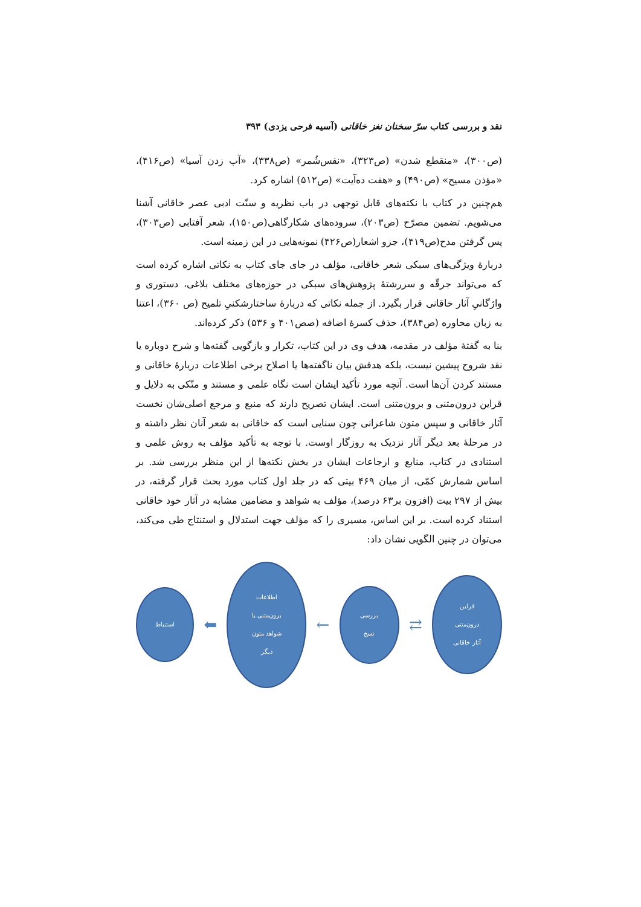نقد و بررسی کتاب سرّ سخنان نغز خاقانی (آسیه فرحی یزدی) ۳۹۳
(ص۳۰۰)، «منقطع شدن» (ص۳۲۳)، «نفس‌شُمر» (ص۳۳۸)، «آب زدن آسیا» (ص۴۱۶)، «مؤذن مسیح» (ص۴۹۰) و «هفت ده‌آیت» (ص۵۱۲) اشاره کرد.
هم‌چنین در کتاب با نکته‌های قابل توجهی در باب نظریه و سنّت ادبی عصر خاقانی آشنا می‌شویم. تضمین مصرّح (ص۲۰۳)، سروده‌های شکارگاهی(ص۱۵۰)، شعر آفتابی (ص۳۰۳)، پس گرفتن مدح(ص۴۱۹)، جزو اشعار(ص۴۲۶) نمونه‌هایی در این زمینه است.
دربارهٔ ویژگی‌های سبکی شعر خاقانی، مؤلف در جای جای کتاب به نکاتی اشاره کرده است که می‌تواند جرقّه و سررشتهٔ پژوهش‌های سبکی در حوزه‌های مختلف بلاغی، دستوری و واژگانیِ آثار خاقانی قرار بگیرد. از جمله نکاتی که دربارهٔ ساختارشکنیِ تلمیح (ص ۳۶۰)، اعتنا به زبان محاوره (ص۳۸۴)، حذف کسرهٔ اضافه (صص۴۰۱ و ۵۳۶) ذکر کرده‌اند.
بنا به گفتهٔ مؤلف در مقدمه، هدف وی در این کتاب، تکرار و بازگویی گفته‌ها و شرح دوباره یا نقد شروح پیشین نیست، بلکه هدفش بیان ناگفته‌ها یا اصلاح برخی اطلاعات دربارهٔ خاقانی و مستند کردن آن‌ها است. آنچه مورد تأکید ایشان است نگاه علمی و مستند و متّکی به دلایل و قراین درون‌متنی و برون‌متنی است. ایشان تصریح دارند که منبع و مرجع اصلی‌شان نخست آثار خاقانی و سپس متون شاعرانی چون سنایی است که خاقانی به شعر آنان نظر داشته و در مرحلهٔ بعد دیگر آثار نزدیک به روزگار اوست. با توجه به تأکید مؤلف به روش علمی و استنادی در کتاب، منابع و ارجاعات ایشان در بخش نکته‌ها از این منظر بررسی شد. بر اساس شمارش کمّی، از میان ۴۶۹ بیتی که در جلد اول کتاب مورد بحث قرار گرفته، در بیش از ۲۹۷ بیت (افزون بر۶۳ درصد)، مؤلف به شواهد و مضامین مشابه در آثار خود خاقانی استناد کرده است. بر این اساس، مسیری را که مؤلف جهت استدلال و استنتاج طی می‌کند، می‌توان در چنین الگویی نشان داد:
قراین
درون‌متنی
آثار خاقانی
⇄
بررسی
نسخ
←
اطلاعات
برون‌متنی یا
شواهد متون
دیگر
⬅
استنباط